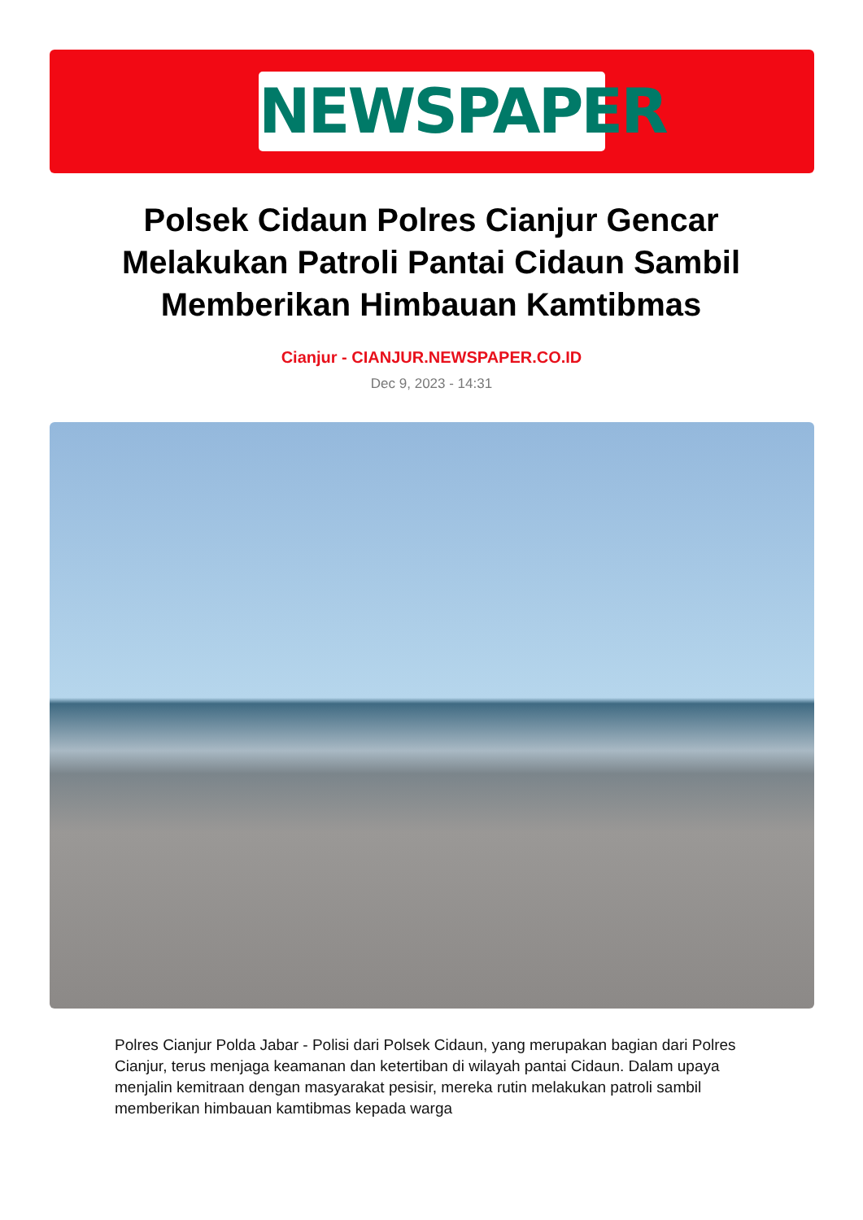NEWSPAPER
Polsek Cidaun Polres Cianjur Gencar Melakukan Patroli Pantai Cidaun Sambil Memberikan Himbauan Kamtibmas
Cianjur - CIANJUR.NEWSPAPER.CO.ID
Dec 9, 2023 - 14:31
Polres Cianjur Polda Jabar - Polisi dari Polsek Cidaun, yang merupakan bagian dari Polres Cianjur, terus menjaga keamanan dan ketertiban di wilayah pantai Cidaun. Dalam upaya menjalin kemitraan dengan masyarakat pesisir, mereka rutin melakukan patroli sambil memberikan himbauan kamtibmas kepada warga